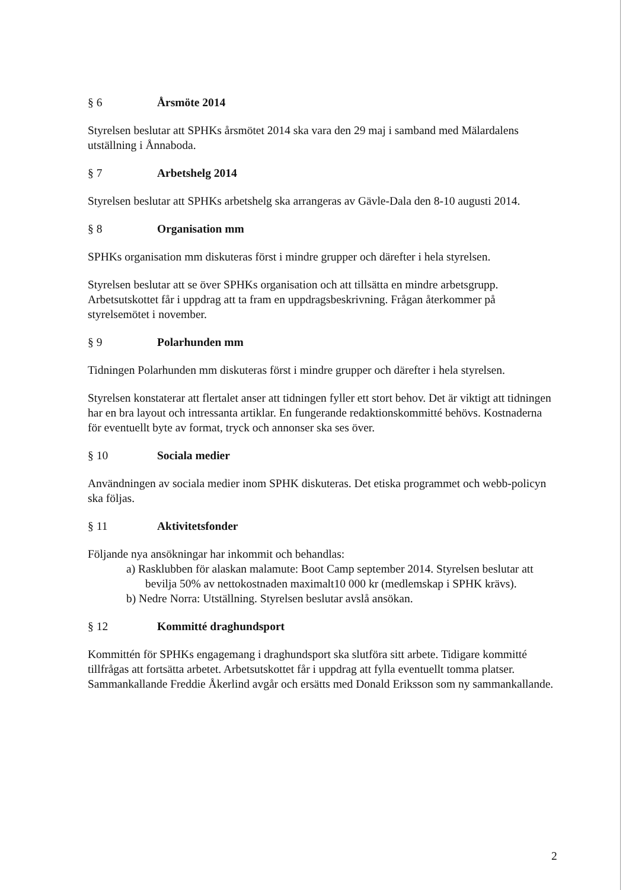§ 6 Årsmöte 2014
Styrelsen beslutar att SPHKs årsmötet 2014 ska vara den 29 maj i samband med Mälardalens utställning i Ånnaboda.
§ 7 Arbetshelg 2014
Styrelsen beslutar att SPHKs arbetshelg ska arrangeras av Gävle-Dala den 8-10 augusti 2014.
§ 8 Organisation mm
SPHKs organisation mm diskuteras först i mindre grupper och därefter i hela styrelsen.
Styrelsen beslutar att se över SPHKs organisation och att tillsätta en mindre arbetsgrupp. Arbetsutskottet får i uppdrag att ta fram en uppdragsbeskrivning. Frågan återkommer på styrelsemötet i november.
§ 9 Polarhunden mm
Tidningen Polarhunden mm diskuteras först i mindre grupper och därefter i hela styrelsen.
Styrelsen konstaterar att flertalet anser att tidningen fyller ett stort behov. Det är viktigt att tidningen har en bra layout och intressanta artiklar. En fungerande redaktionskommitté behövs. Kostnaderna för eventuellt byte av format, tryck och annonser ska ses över.
§ 10 Sociala medier
Användningen av sociala medier inom SPHK diskuteras. Det etiska programmet och webb-policyn ska följas.
§ 11 Aktivitetsfonder
Följande nya ansökningar har inkommit och behandlas:
a) Rasklubben för alaskan malamute: Boot Camp september 2014. Styrelsen beslutar att bevilja 50% av nettokostnaden maximalt10 000 kr (medlemskap i SPHK krävs).
b) Nedre Norra: Utställning. Styrelsen beslutar avslå ansökan.
§ 12 Kommitté draghundsport
Kommittén för SPHKs engagemang i draghundsport ska slutföra sitt arbete. Tidigare kommitté tillfrågas att fortsätta arbetet. Arbetsutskottet får i uppdrag att fylla eventuellt tomma platser.
Sammankallande Freddie Åkerlind avgår och ersätts med Donald Eriksson som ny sammankallande.
2